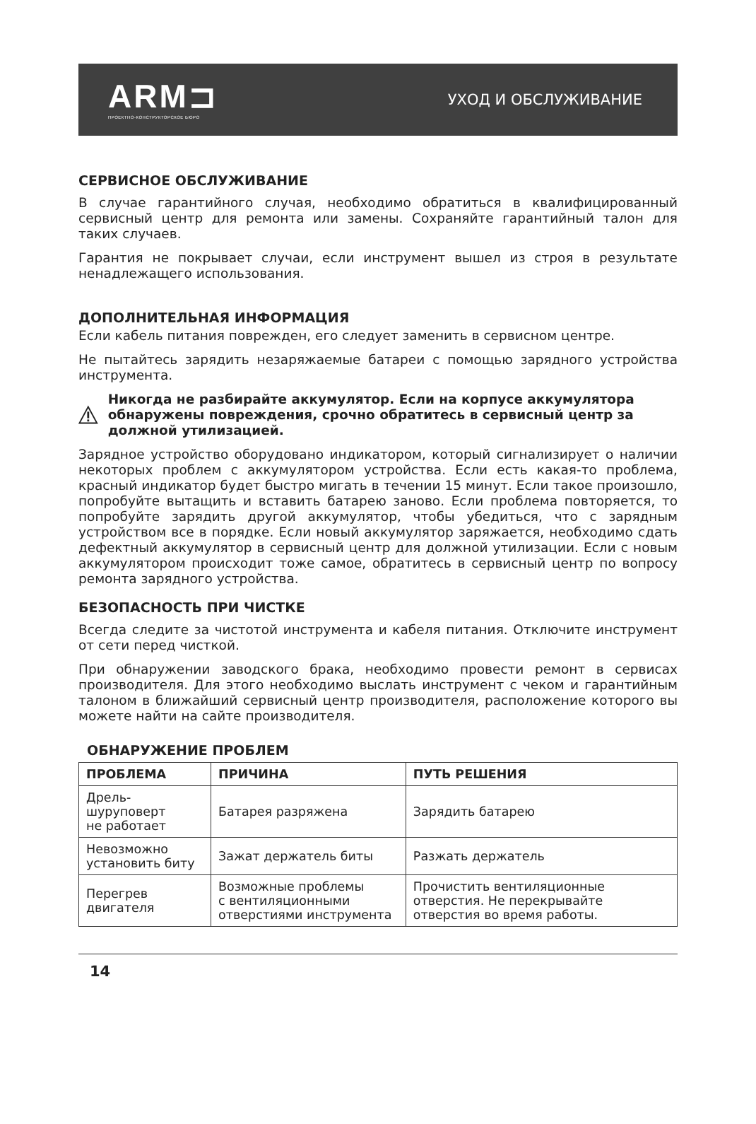ARM⊐
ПРОЕКТНО-КОНСТРУКТОРСКОЕ БЮРО
УХОД И ОБСЛУЖИВАНИЕ
СЕРВИСНОЕ ОБСЛУЖИВАНИЕ
В случае гарантийного случая, необходимо обратиться в квалифицированный сервисный центр для ремонта или замены. Сохраняйте гарантийный талон для таких случаев.
Гарантия не покрывает случаи, если инструмент вышел из строя в результате ненадлежащего использования.
ДОПОЛНИТЕЛЬНАЯ ИНФОРМАЦИЯ
Если кабель питания поврежден, его следует заменить в сервисном центре.
Не пытайтесь зарядить незаряжаемые батареи с помощью зарядного устройства инструмента.
Никогда не разбирайте аккумулятор. Если на корпусе аккумулятора обнаружены повреждения, срочно обратитесь в сервисный центр за должной утилизацией.
Зарядное устройство оборудовано индикатором, который сигнализирует о наличии некоторых проблем с аккумулятором устройства. Если есть какая-то проблема, красный индикатор будет быстро мигать в течении 15 минут. Если такое произошло, попробуйте вытащить и вставить батарею заново. Если проблема повторяется, то попробуйте зарядить другой аккумулятор, чтобы убедиться, что с зарядным устройством все в порядке. Если новый аккумулятор заряжается, необходимо сдать дефектный аккумулятор в сервисный центр для должной утилизации. Если с новым аккумулятором происходит тоже самое, обратитесь в сервисный центр по вопросу ремонта зарядного устройства.
БЕЗОПАСНОСТЬ ПРИ ЧИСТКЕ
Всегда следите за чистотой инструмента и кабеля питания. Отключите инструмент от сети перед чисткой.
При обнаружении заводского брака, необходимо провести ремонт в сервисах производителя. Для этого необходимо выслать инструмент с чеком и гарантийным талоном в ближайший сервисный центр производителя, расположение которого вы можете найти на сайте производителя.
ОБНАРУЖЕНИЕ ПРОБЛЕМ
| ПРОБЛЕМА | ПРИЧИНА | ПУТЬ РЕШЕНИЯ |
| --- | --- | --- |
| Дрель-шуруповерт не работает | Батарея разряжена | Зарядить батарею |
| Невозможно установить биту | Зажат держатель биты | Разжать держатель |
| Перегрев двигателя | Возможные проблемы с вентиляционными отверстиями инструмента | Прочистить вентиляционные отверстия. Не перекрывайте отверстия во время работы. |
14